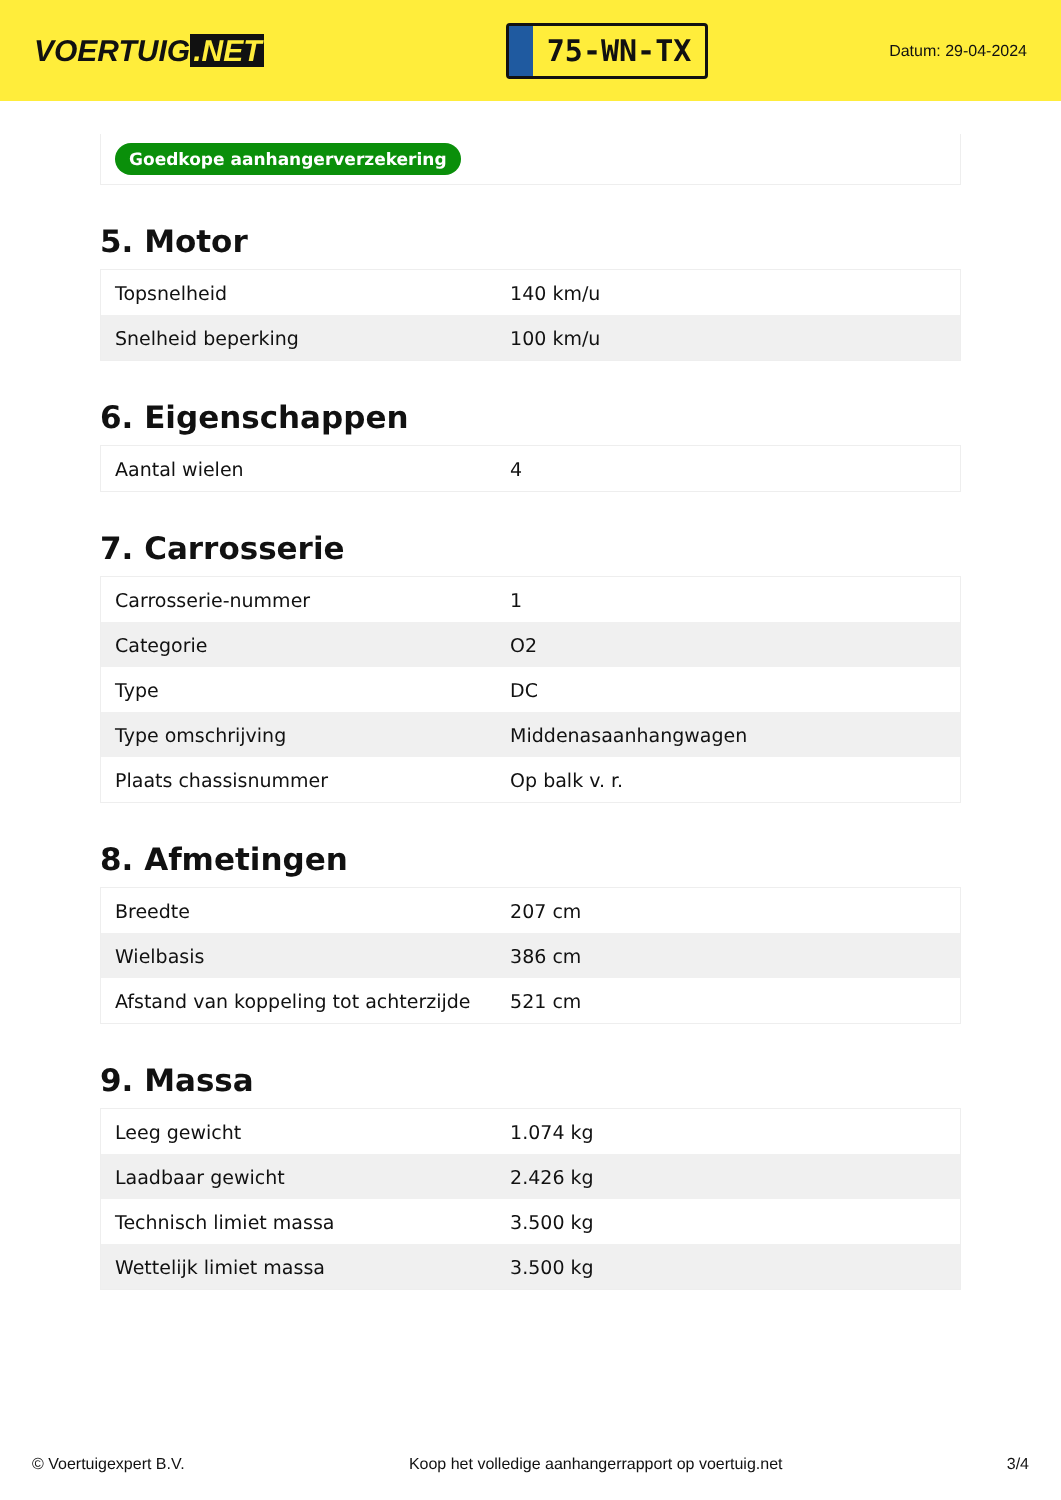VOERTUIG.NET
75-WN-TX
Datum: 29-04-2024
Goedkope aanhangerverzekering
5. Motor
| Topsnelheid | 140 km/u |
| Snelheid beperking | 100 km/u |
6. Eigenschappen
| Aantal wielen | 4 |
7. Carrosserie
| Carrosserie-nummer | 1 |
| Categorie | O2 |
| Type | DC |
| Type omschrijving | Middenasaanhangwagen |
| Plaats chassisnummer | Op balk v. r. |
8. Afmetingen
| Breedte | 207 cm |
| Wielbasis | 386 cm |
| Afstand van koppeling tot achterzijde | 521 cm |
9. Massa
| Leeg gewicht | 1.074 kg |
| Laadbaar gewicht | 2.426 kg |
| Technisch limiet massa | 3.500 kg |
| Wettelijk limiet massa | 3.500 kg |
© Voertuigexpert B.V. Koop het volledige aanhangerrapport op voertuig.net 3/4